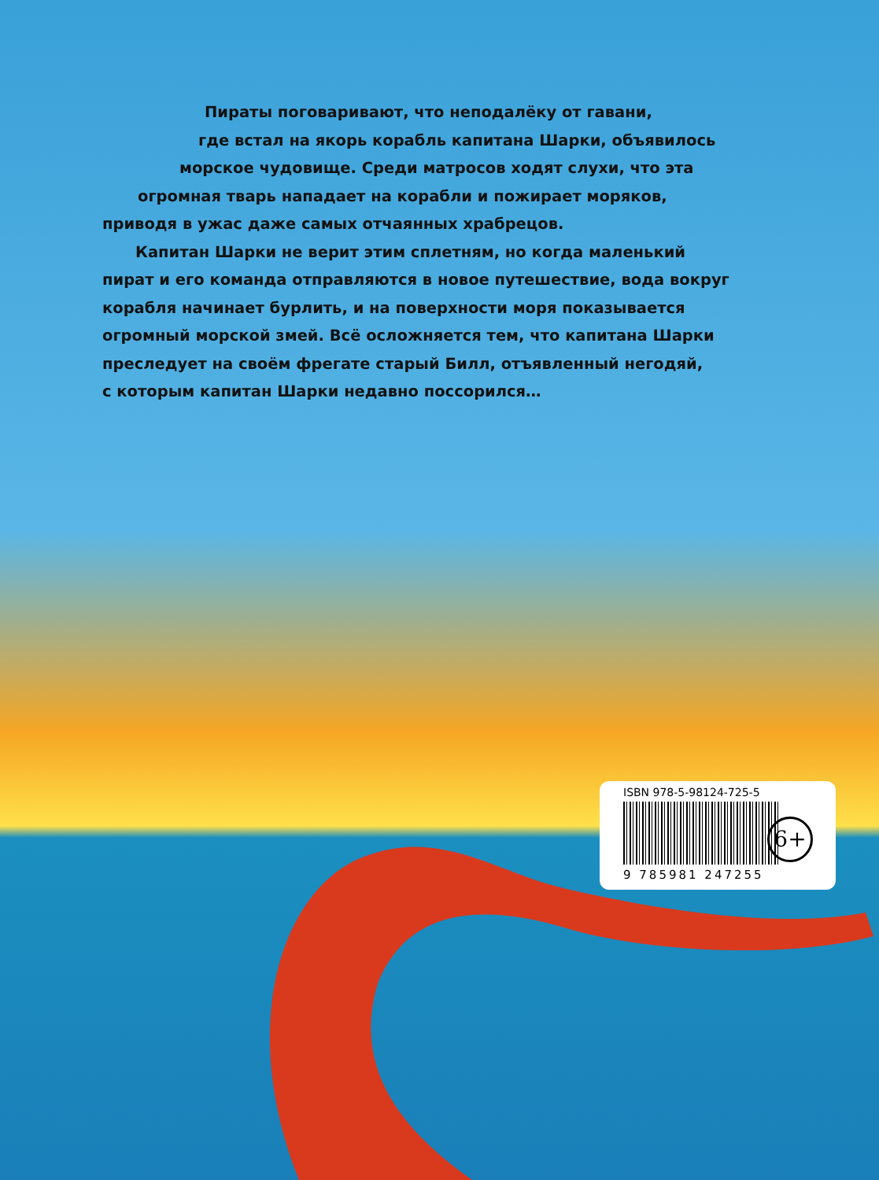Пираты поговаривают, что неподалёку от гавани,
где встал на якорь корабль капитана Шарки, объявилось
морское чудовище. Среди матросов ходят слухи, что эта
огромная тварь нападает на корабли и пожирает моряков,
приводя в ужас даже самых отчаянных храбрецов.
Капитан Шарки не верит этим сплетням, но когда маленький
пират и его команда отправляются в новое путешествие, вода вокруг
корабля начинает бурлить, и на поверхности моря показывается
огромный морской змей. Всё осложняется тем, что капитана Шарки
преследует на своём фрегате старый Билл, отъявленный негодяй,
с которым капитан Шарки недавно поссорился…
ISBN 978-5-98124-725-5
9 785981 247255
6+